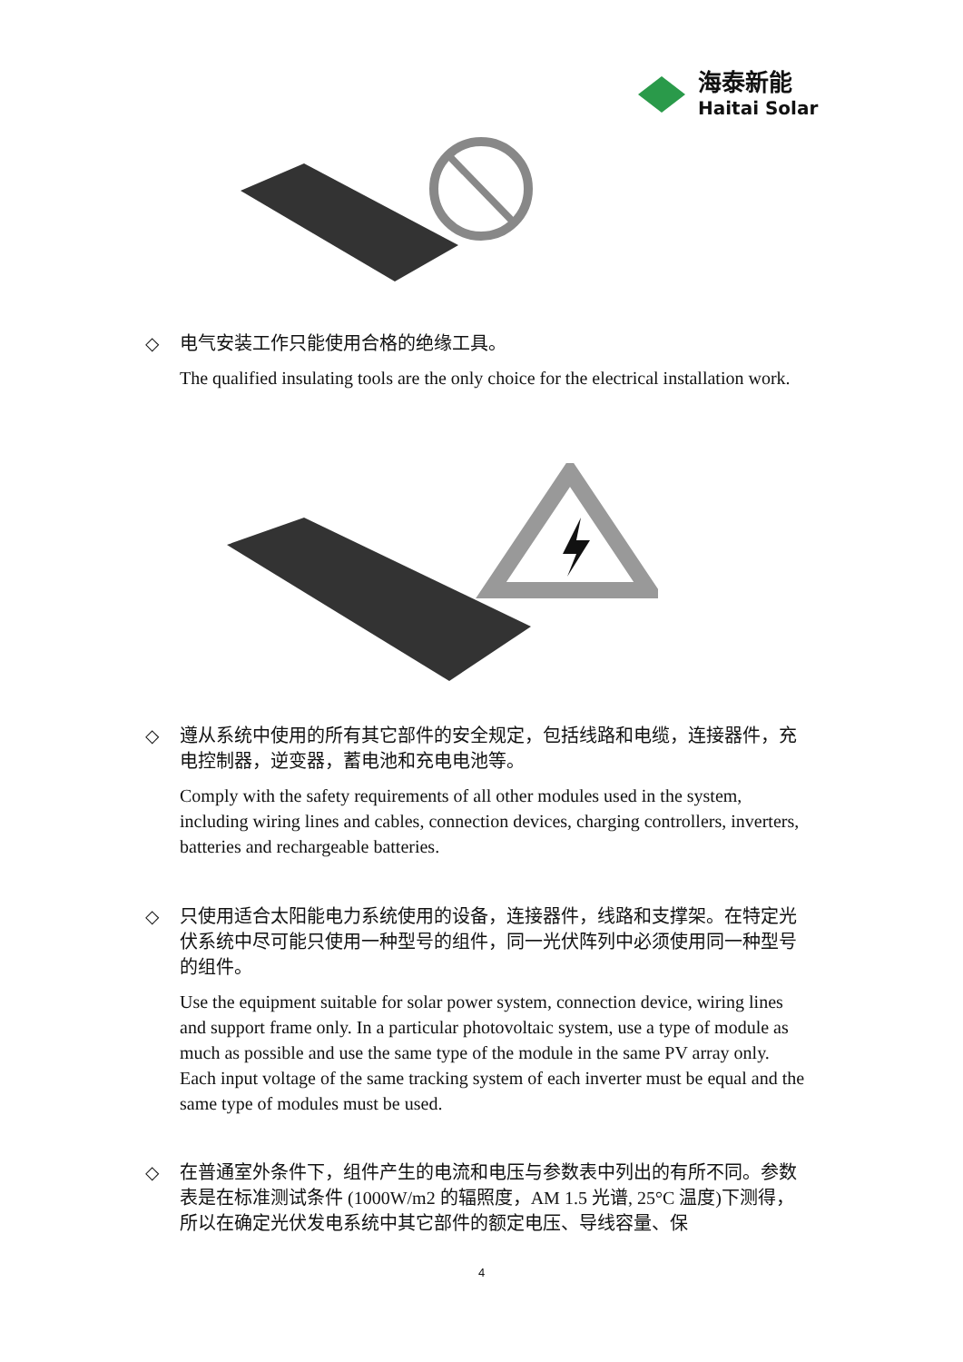海泰新能
Haitai Solar
◇ 电气安装工作只能使用合格的绝缘工具。
The qualified insulating tools are the only choice for the electrical installation work.
◇ 遵从系统中使用的所有其它部件的安全规定，包括线路和电缆，连接器件，充电控制器，逆变器，蓄电池和充电电池等。
Comply with the safety requirements of all other modules used in the system, including wiring lines and cables, connection devices, charging controllers, inverters, batteries and rechargeable batteries.
◇ 只使用适合太阳能电力系统使用的设备，连接器件，线路和支撑架。在特定光伏系统中尽可能只使用一种型号的组件，同一光伏阵列中必须使用同一种型号的组件。
Use the equipment suitable for solar power system, connection device, wiring lines and support frame only. In a particular photovoltaic system, use a type of module as much as possible and use the same type of the module in the same PV array only. Each input voltage of the same tracking system of each inverter must be equal and the same type of modules must be used.
◇ 在普通室外条件下，组件产生的电流和电压与参数表中列出的有所不同。参数表是在标准测试条件 (1000W/m2 的辐照度，AM 1.5 光谱, 25°C 温度)下测得，所以在确定光伏发电系统中其它部件的额定电压、导线容量、保
4